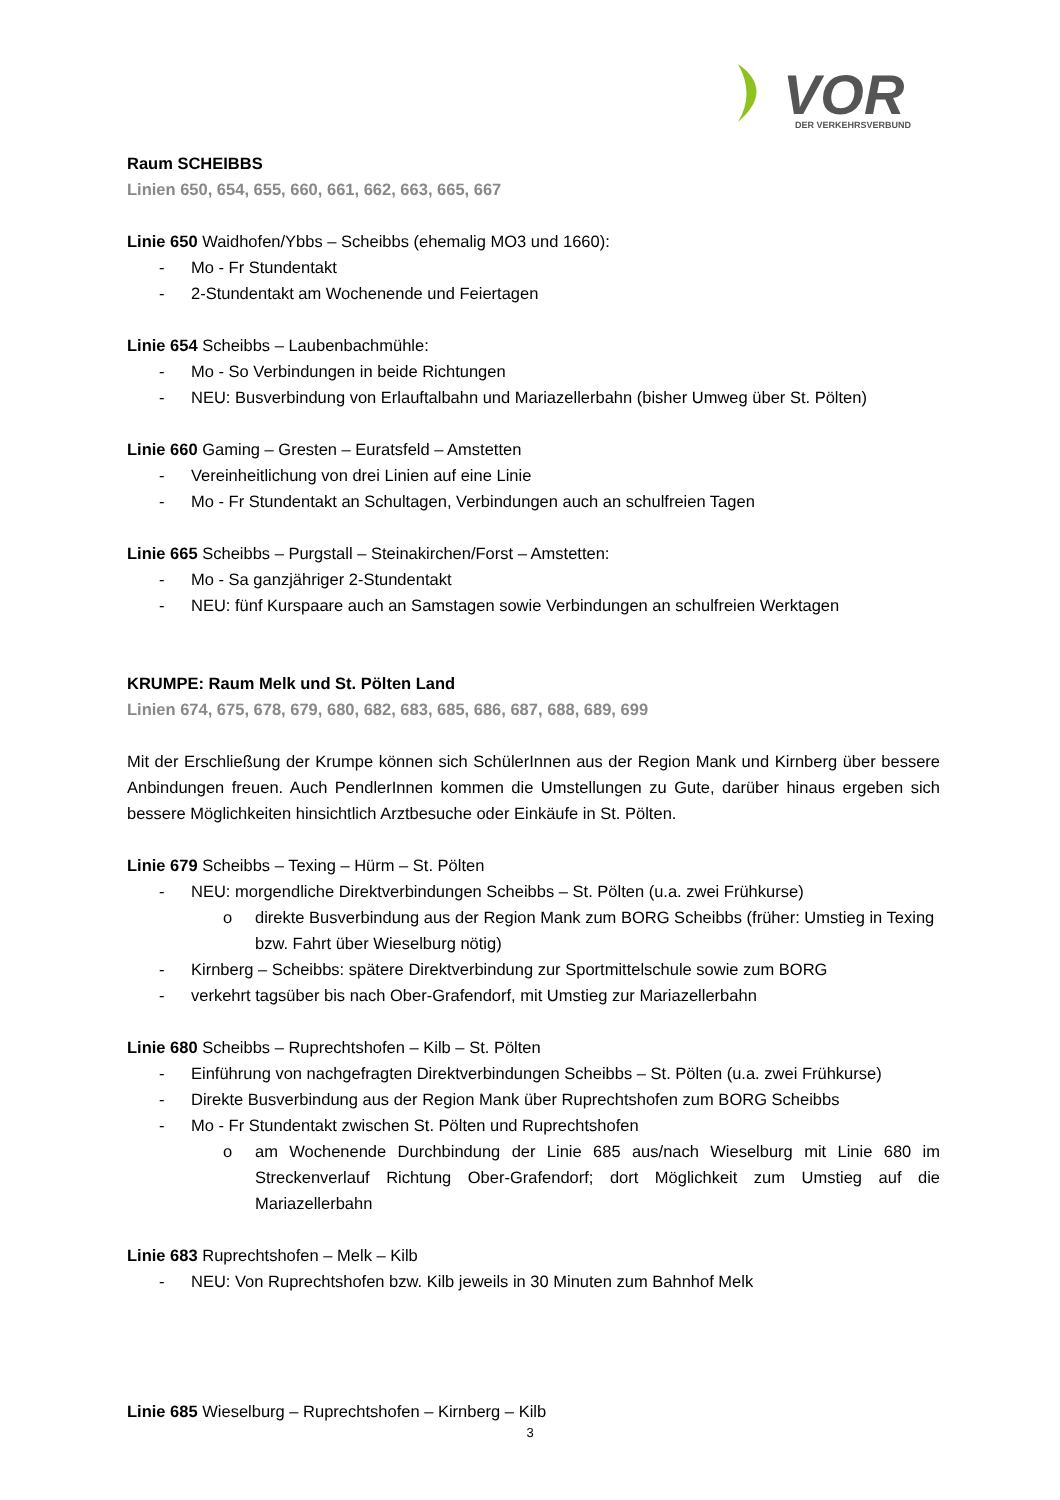VOR
DER VERKEHRSVERBUND
Raum SCHEIBBS
Linien 650, 654, 655, 660, 661, 662, 663, 665, 667
Linie 650 Waidhofen/Ybbs – Scheibbs (ehemalig MO3 und 1660):
- Mo - Fr Stundentakt
- 2-Stundentakt am Wochenende und Feiertagen
Linie 654 Scheibbs – Laubenbachmühle:
- Mo - So Verbindungen in beide Richtungen
- NEU: Busverbindung von Erlauftalbahn und Mariazellerbahn (bisher Umweg über St. Pölten)
Linie 660 Gaming – Gresten – Euratsfeld – Amstetten
- Vereinheitlichung von drei Linien auf eine Linie
- Mo - Fr Stundentakt an Schultagen, Verbindungen auch an schulfreien Tagen
Linie 665 Scheibbs – Purgstall – Steinakirchen/Forst – Amstetten:
- Mo - Sa ganzjähriger 2-Stundentakt
- NEU: fünf Kurspaare auch an Samstagen sowie Verbindungen an schulfreien Werktagen
KRUMPE: Raum Melk und St. Pölten Land
Linien 674, 675, 678, 679, 680, 682, 683, 685, 686, 687, 688, 689, 699
Mit der Erschließung der Krumpe können sich SchülerInnen aus der Region Mank und Kirnberg über bessere Anbindungen freuen. Auch PendlerInnen kommen die Umstellungen zu Gute, darüber hinaus ergeben sich bessere Möglichkeiten hinsichtlich Arztbesuche oder Einkäufe in St. Pölten.
Linie 679 Scheibbs – Texing – Hürm – St. Pölten
- NEU: morgendliche Direktverbindungen Scheibbs – St. Pölten (u.a. zwei Frühkurse)
o direkte Busverbindung aus der Region Mank zum BORG Scheibbs (früher: Umstieg in Texing bzw. Fahrt über Wieselburg nötig)
- Kirnberg – Scheibbs: spätere Direktverbindung zur Sportmittelschule sowie zum BORG
- verkehrt tagsüber bis nach Ober-Grafendorf, mit Umstieg zur Mariazellerbahn
Linie 680 Scheibbs – Ruprechtshofen – Kilb – St. Pölten
- Einführung von nachgefragten Direktverbindungen Scheibbs – St. Pölten (u.a. zwei Frühkurse)
- Direkte Busverbindung aus der Region Mank über Ruprechtshofen zum BORG Scheibbs
- Mo - Fr Stundentakt zwischen St. Pölten und Ruprechtshofen
o am Wochenende Durchbindung der Linie 685 aus/nach Wieselburg mit Linie 680 im Streckenverlauf Richtung Ober-Grafendorf; dort Möglichkeit zum Umstieg auf die Mariazellerbahn
Linie 683 Ruprechtshofen – Melk – Kilb
- NEU: Von Ruprechtshofen bzw. Kilb jeweils in 30 Minuten zum Bahnhof Melk
Linie 685 Wieselburg – Ruprechtshofen – Kirnberg – Kilb
3